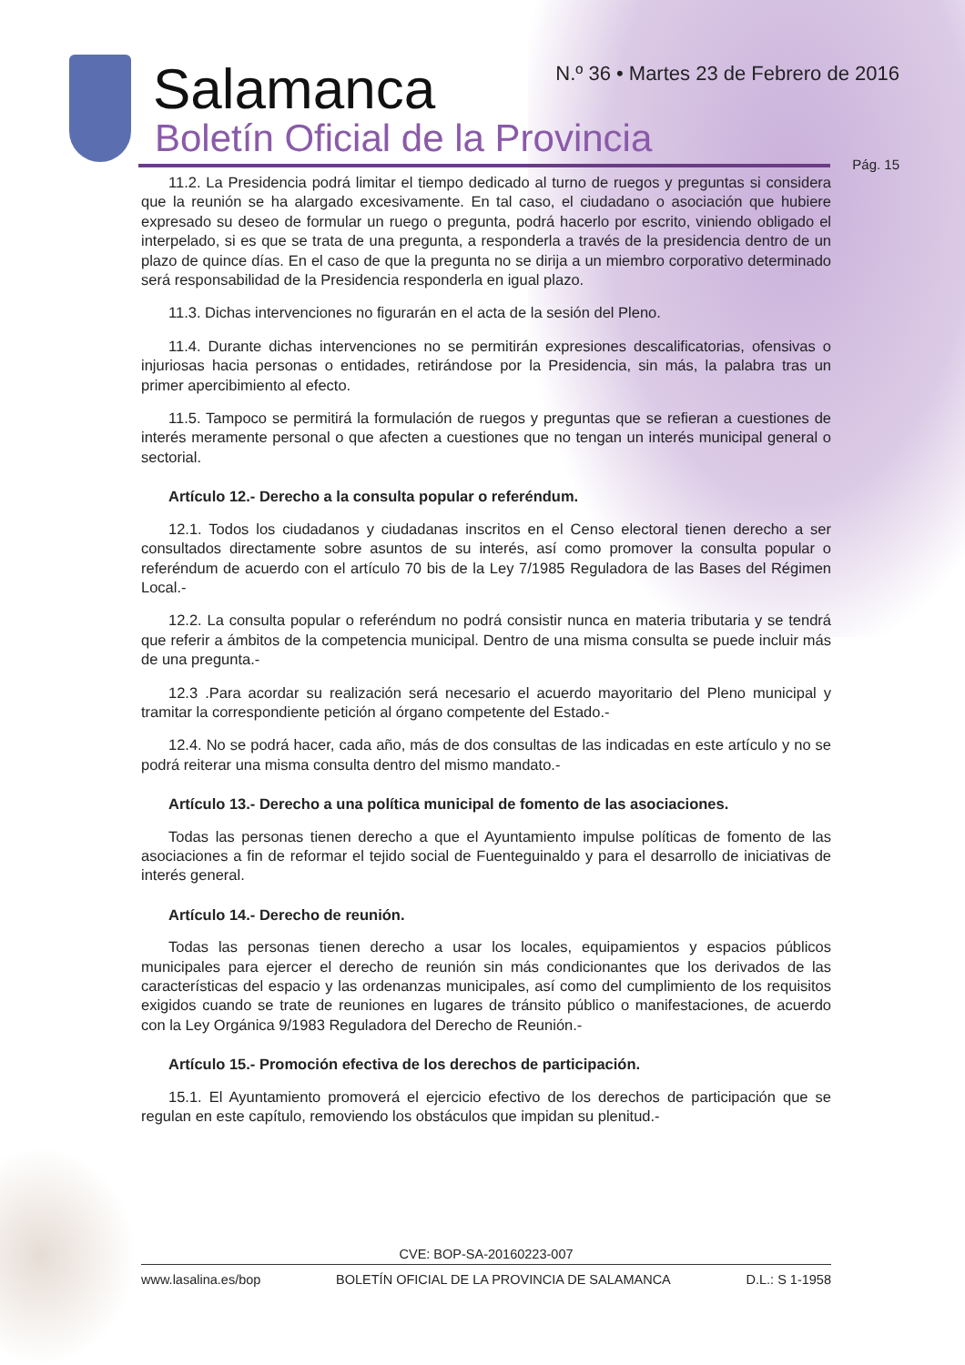Salamanca
Boletín Oficial de la Provincia
N.º 36 • Martes 23 de Febrero de 2016
Pág. 15
11.2. La Presidencia podrá limitar el tiempo dedicado al turno de ruegos y preguntas si considera que la reunión se ha alargado excesivamente. En tal caso, el ciudadano o asociación que hubiere expresado su deseo de formular un ruego o pregunta, podrá hacerlo por escrito, viniendo obligado el interpelado, si es que se trata de una pregunta, a responderla a través de la presidencia dentro de un plazo de quince días. En el caso de que la pregunta no se dirija a un miembro corporativo determinado será responsabilidad de la Presidencia responderla en igual plazo.
11.3. Dichas intervenciones no figurarán en el acta de la sesión del Pleno.
11.4. Durante dichas intervenciones no se permitirán expresiones descalificatorias, ofensivas o injuriosas hacia personas o entidades, retirándose por la Presidencia, sin más, la palabra tras un primer apercibimiento al efecto.
11.5. Tampoco se permitirá la formulación de ruegos y preguntas que se refieran a cuestiones de interés meramente personal o que afecten a cuestiones que no tengan un interés municipal general o sectorial.
Artículo 12.- Derecho a la consulta popular o referéndum.
12.1. Todos los ciudadanos y ciudadanas inscritos en el Censo electoral tienen derecho a ser consultados directamente sobre asuntos de su interés, así como promover la consulta popular o referéndum de acuerdo con el artículo 70 bis de la Ley 7/1985 Reguladora de las Bases del Régimen Local.-
12.2. La consulta popular o referéndum no podrá consistir nunca en materia tributaria y se tendrá que referir a ámbitos de la competencia municipal. Dentro de una misma consulta se puede incluir más de una pregunta.-
12.3 .Para acordar su realización será necesario el acuerdo mayoritario del Pleno municipal y tramitar la correspondiente petición al órgano competente del Estado.-
12.4. No se podrá hacer, cada año, más de dos consultas de las indicadas en este artículo y no se podrá reiterar una misma consulta dentro del mismo mandato.-
Artículo 13.- Derecho a una política municipal de fomento de las asociaciones.
Todas las personas tienen derecho a que el Ayuntamiento impulse políticas de fomento de las asociaciones a fin de reformar el tejido social de Fuenteguinaldo y para el desarrollo de iniciativas de interés general.
Artículo 14.- Derecho de reunión.
Todas las personas tienen derecho a usar los locales, equipamientos y espacios públicos municipales para ejercer el derecho de reunión sin más condicionantes que los derivados de las características del espacio y las ordenanzas municipales, así como del cumplimiento de los requisitos exigidos cuando se trate de reuniones en lugares de tránsito público o manifestaciones, de acuerdo con la Ley Orgánica 9/1983 Reguladora del Derecho de Reunión.-
Artículo 15.- Promoción efectiva de los derechos de participación.
15.1. El Ayuntamiento promoverá el ejercicio efectivo de los derechos de participación que se regulan en este capítulo, removiendo los obstáculos que impidan su plenitud.-
CVE: BOP-SA-20160223-007
www.lasalina.es/bop BOLETÍN OFICIAL DE LA PROVINCIA DE SALAMANCA D.L.: S 1-1958